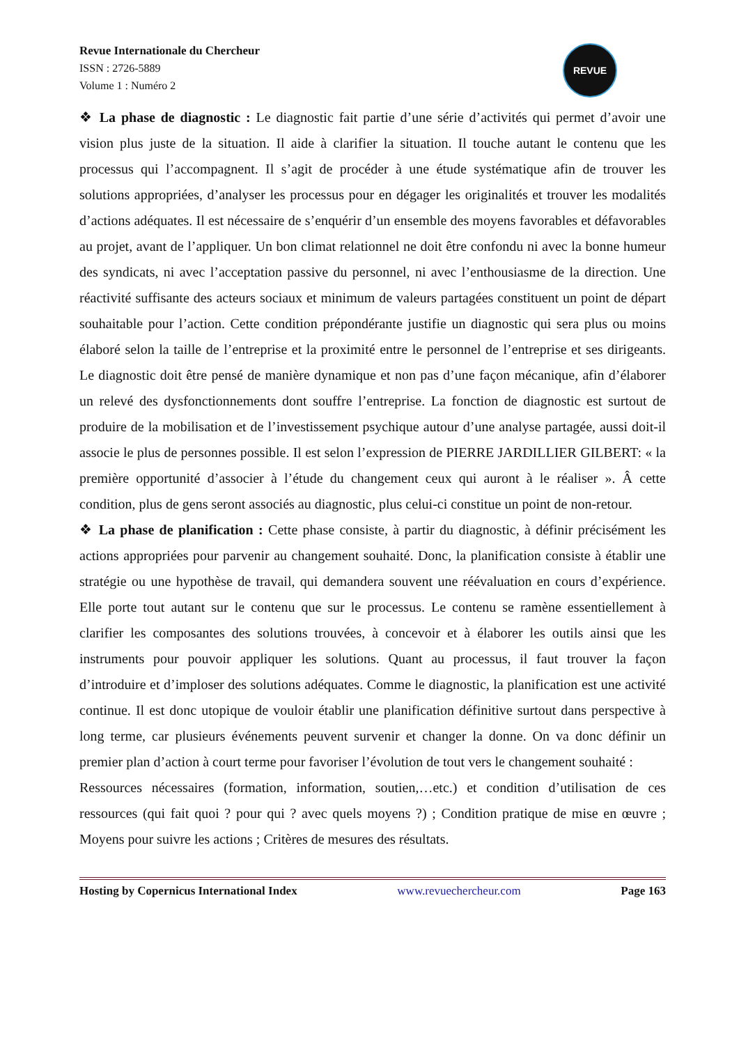Revue Internationale du Chercheur
ISSN : 2726-5889
Volume 1 : Numéro 2
REVUE
❖ La phase de diagnostic : Le diagnostic fait partie d’une série d’activités qui permet d’avoir une vision plus juste de la situation. Il aide à clarifier la situation. Il touche autant le contenu que les processus qui l’accompagnent. Il s’agit de procéder à une étude systématique afin de trouver les solutions appropriées, d’analyser les processus pour en dégager les originalités et trouver les modalités d’actions adéquates. Il est nécessaire de s’enquérir d’un ensemble des moyens favorables et défavorables au projet, avant de l’appliquer. Un bon climat relationnel ne doit être confondu ni avec la bonne humeur des syndicats, ni avec l’acceptation passive du personnel, ni avec l’enthousiasme de la direction. Une réactivité suffisante des acteurs sociaux et minimum de valeurs partagées constituent un point de départ souhaitable pour l’action. Cette condition prépondérante justifie un diagnostic qui sera plus ou moins élaboré selon la taille de l’entreprise et la proximité entre le personnel de l’entreprise et ses dirigeants. Le diagnostic doit être pensé de manière dynamique et non pas d’une façon mécanique, afin d’élaborer un relevé des dysfonctionnements dont souffre l’entreprise. La fonction de diagnostic est surtout de produire de la mobilisation et de l’investissement psychique autour d’une analyse partagée, aussi doit-il associe le plus de personnes possible. Il est selon l’expression de PIERRE JARDILLIER GILBERT: « la première opportunité d’associer à l’étude du changement ceux qui auront à le réaliser ». Â cette condition, plus de gens seront associés au diagnostic, plus celui-ci constitue un point de non-retour.
❖ La phase de planification : Cette phase consiste, à partir du diagnostic, à définir précisément les actions appropriées pour parvenir au changement souhaité. Donc, la planification consiste à établir une stratégie ou une hypothèse de travail, qui demandera souvent une réévaluation en cours d’expérience. Elle porte tout autant sur le contenu que sur le processus. Le contenu se ramène essentiellement à clarifier les composantes des solutions trouvées, à concevoir et à élaborer les outils ainsi que les instruments pour pouvoir appliquer les solutions. Quant au processus, il faut trouver la façon d’introduire et d’imploser des solutions adéquates. Comme le diagnostic, la planification est une activité continue. Il est donc utopique de vouloir établir une planification définitive surtout dans perspective à long terme, car plusieurs événements peuvent survenir et changer la donne. On va donc définir un premier plan d’action à court terme pour favoriser l’évolution de tout vers le changement souhaité :
Ressources nécessaires (formation, information, soutien,…etc.) et condition d’utilisation de ces ressources (qui fait quoi ? pour qui ? avec quels moyens ?) ; Condition pratique de mise en œuvre ; Moyens pour suivre les actions ; Critères de mesures des résultats.
Hosting by Copernicus International Index www.revuechercheur.com Page 163